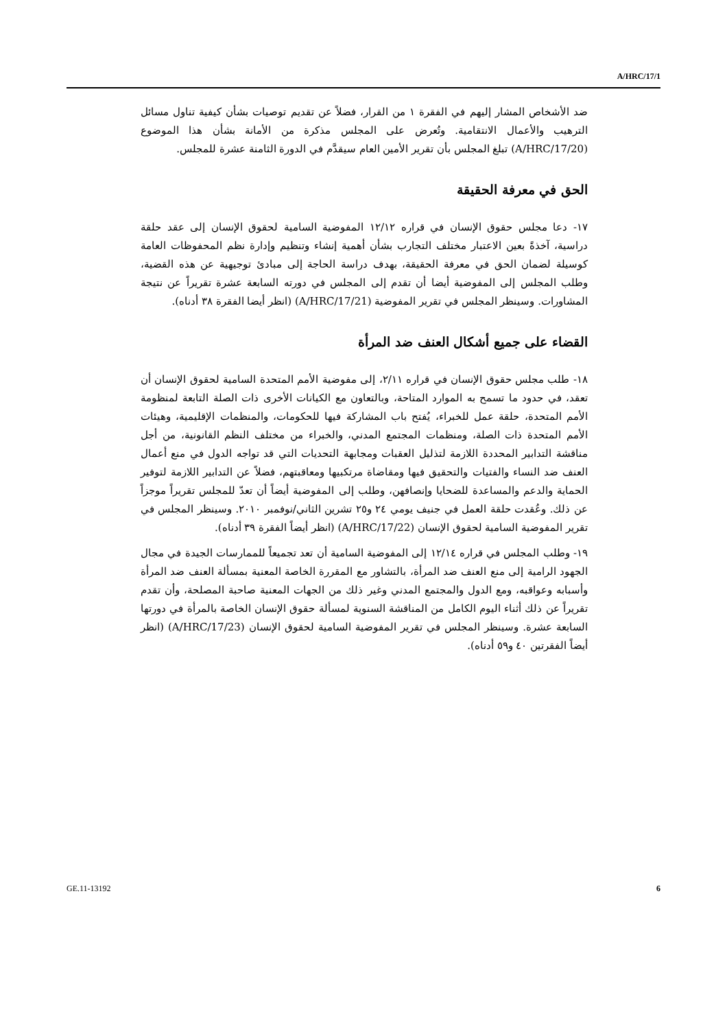A/HRC/17/1
ضد الأشخاص المشار إليهم في الفقرة ١ من القرار، فضلاً عن تقديم توصيات بشأن كيفية تناول مسائل الترهيب والأعمال الانتقامية. وتُعرض على المجلس مذكرة من الأمانة بشأن هذا الموضوع (A/HRC/17/20) تبلغ المجلس بأن تقرير الأمين العام سيقدَّم في الدورة الثامنة عشرة للمجلس.
الحق في معرفة الحقيقة
١٧- دعا مجلس حقوق الإنسان في قراره ١٢/١٢ المفوضية السامية لحقوق الإنسان إلى عقد حلقة دراسية، آخذةً بعين الاعتبار مختلف التجارب بشأن أهمية إنشاء وتنظيم وإدارة نظم المحفوظات العامة كوسيلة لضمان الحق في معرفة الحقيقة، بهدف دراسة الحاجة إلى مبادئ توجيهية عن هذه القضية، وطلب المجلس إلى المفوضية أيضا أن تقدم إلى المجلس في دورته السابعة عشرة تقريراً عن نتيجة المشاورات. وسينظر المجلس في تقرير المفوضية (A/HRC/17/21) (انظر أيضا الفقرة ٣٨ أدناه).
القضاء على جميع أشكال العنف ضد المرأة
١٨- طلب مجلس حقوق الإنسان في قراره ٢/١١، إلى مفوضية الأمم المتحدة السامية لحقوق الإنسان أن تعقد، في حدود ما تسمح به الموارد المتاحة، وبالتعاون مع الكيانات الأخرى ذات الصلة التابعة لمنظومة الأمم المتحدة، حلقة عمل للخبراء، يُفتح باب المشاركة فيها للحكومات، والمنظمات الإقليمية، وهيئات الأمم المتحدة ذات الصلة، ومنظمات المجتمع المدني، والخبراء من مختلف النظم القانونية، من أجل مناقشة التدابير المحددة اللازمة لتذليل العقبات ومجابهة التحديات التي قد تواجه الدول في منع أعمال العنف ضد النساء والفتيات والتحقيق فيها ومقاضاة مرتكبيها ومعاقبتهم، فضلاً عن التدابير اللازمة لتوفير الحماية والدعم والمساعدة للضحايا وإنصافهن، وطلب إلى المفوضية أيضاً أن تعدّ للمجلس تقريراً موجزاً عن ذلك. وعُقدت حلقة العمل في جنيف يومي ٢٤ و٢٥ تشرين الثاني/نوفمبر ٢٠١٠. وسينظر المجلس في تقرير المفوضية السامية لحقوق الإنسان (A/HRC/17/22) (انظر أيضاً الفقرة ٣٩ أدناه).
١٩- وطلب المجلس في قراره ١٢/١٤ إلى المفوضية السامية أن تعد تجميعاً للممارسات الجيدة في مجال الجهود الرامية إلى منع العنف ضد المرأة، بالتشاور مع المقررة الخاصة المعنية بمسألة العنف ضد المرأة وأسبابه وعواقبه، ومع الدول والمجتمع المدني وغير ذلك من الجهات المعنية صاحبة المصلحة، وأن تقدم تقريراً عن ذلك أثناء اليوم الكامل من المناقشة السنوية لمسألة حقوق الإنسان الخاصة بالمرأة في دورتها السابعة عشرة. وسينظر المجلس في تقرير المفوضية السامية لحقوق الإنسان (A/HRC/17/23) (انظر أيضاً الفقرتين ٤٠ و٥٩ أدناه).
GE.11-13192 6